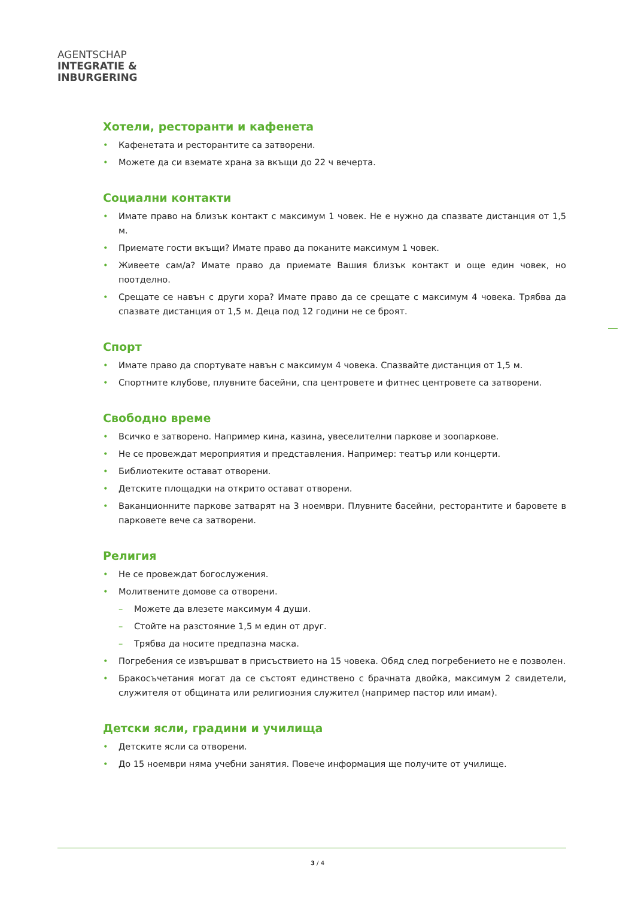AGENTSCHAP
INTEGRATIE &
INBURGERING
Хотели, ресторанти и кафенета
• Кафенетата и ресторантите са затворени.
• Можете да си вземате храна за вкъщи до 22 ч вечерта.
Социални контакти
• Имате право на близък контакт с максимум 1 човек. Не е нужно да спазвате дистанция от 1,5 м.
• Приемате гости вкъщи? Имате право да поканите максимум 1 човек.
• Живеете сам/а? Имате право да приемате Вашия близък контакт и още един човек, но поотделно.
• Срещате се навън с други хора? Имате право да се срещате с максимум 4 човека. Трябва да спазвате дистанция от 1,5 м. Деца под 12 години не се броят.
Спорт
• Имате право да спортувате навън с максимум 4 човека. Спазвайте дистанция от 1,5 м.
• Спортните клубове, плувните басейни, спа центровете и фитнес центровете са затворени.
Свободно време
• Всичко е затворено. Например кина, казина, увеселителни паркове и зоопаркове.
• Не се провеждат мероприятия и представления. Например: театър или концерти.
• Библиотеките остават отворени.
• Детските площадки на открито остават отворени.
• Ваканционните паркове затварят на 3 ноември. Плувните басейни, ресторантите и баровете в парковете вече са затворени.
Религия
• Не се провеждат богослужения.
• Молитвените домове са отворени.
– Можете да влезете максимум 4 души.
– Стойте на разстояние 1,5 м един от друг.
– Трябва да носите предпазна маска.
• Погребения се извършват в присъствието на 15 човека. Обяд след погребението не е позволен.
• Бракосъчетания могат да се състоят единствено с брачната двойка, максимум 2 свидетели, служителя от общината или религиозния служител (например пастор или имам).
Детски ясли, градини и училища
• Детските ясли са отворени.
• До 15 ноември няма учебни занятия. Повече информация ще получите от училище.
3 / 4